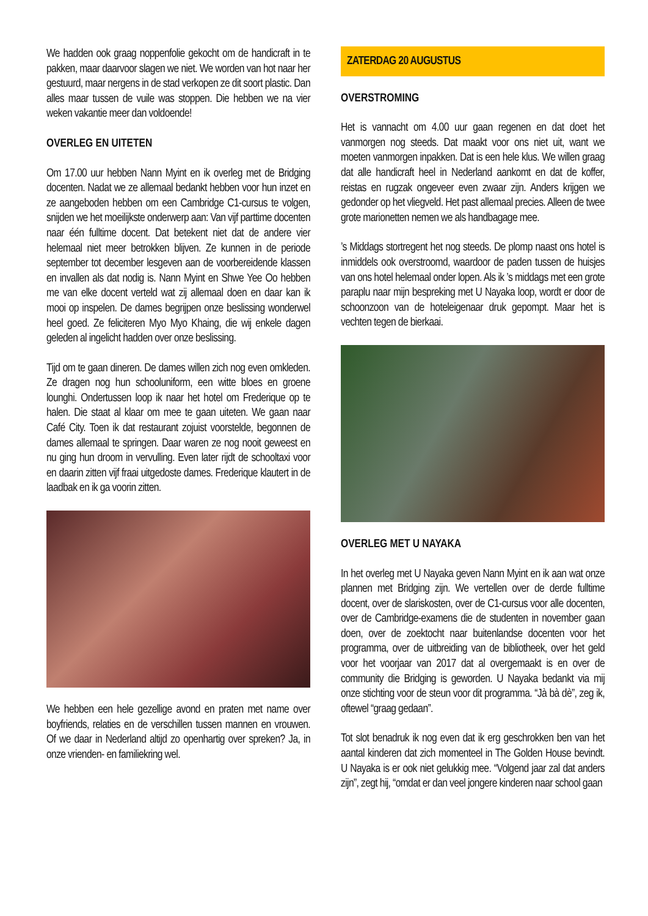We hadden ook graag noppenfolie gekocht om de handicraft in te pakken, maar daarvoor slagen we niet. We worden van hot naar her gestuurd, maar nergens in de stad verkopen ze dit soort plastic. Dan alles maar tussen de vuile was stoppen. Die hebben we na vier weken vakantie meer dan voldoende!
OVERLEG EN UITETEN
Om 17.00 uur hebben Nann Myint en ik overleg met de Bridging docenten. Nadat we ze allemaal bedankt hebben voor hun inzet en ze aangeboden hebben om een Cambridge C1-cursus te volgen, snijden we het moeilijkste onderwerp aan: Van vijf parttime docenten naar één fulltime docent. Dat betekent niet dat de andere vier helemaal niet meer betrokken blijven. Ze kunnen in de periode september tot december lesgeven aan de voorbereidende klassen en invallen als dat nodig is. Nann Myint en Shwe Yee Oo hebben me van elke docent verteld wat zij allemaal doen en daar kan ik mooi op inspelen. De dames begrijpen onze beslissing wonderwel heel goed. Ze feliciteren Myo Myo Khaing, die wij enkele dagen geleden al ingelicht hadden over onze beslissing.
Tijd om te gaan dineren. De dames willen zich nog even omkleden. Ze dragen nog hun schooluniform, een witte bloes en groene lounghi. Ondertussen loop ik naar het hotel om Frederique op te halen. Die staat al klaar om mee te gaan uiteten. We gaan naar Café City. Toen ik dat restaurant zojuist voorstelde, begonnen de dames allemaal te springen. Daar waren ze nog nooit geweest en nu ging hun droom in vervulling. Even later rijdt de schooltaxi voor en daarin zitten vijf fraai uitgedoste dames. Frederique klautert in de laadbak en ik ga voorin zitten.
We hebben een hele gezellige avond en praten met name over boyfriends, relaties en de verschillen tussen mannen en vrouwen. Of we daar in Nederland altijd zo openhartig over spreken? Ja, in onze vrienden- en familiekring wel.
ZATERDAG 20 AUGUSTUS
OVERSTROMING
Het is vannacht om 4.00 uur gaan regenen en dat doet het vanmorgen nog steeds. Dat maakt voor ons niet uit, want we moeten vanmorgen inpakken. Dat is een hele klus. We willen graag dat alle handicraft heel in Nederland aankomt en dat de koffer, reistas en rugzak ongeveer even zwaar zijn. Anders krijgen we gedonder op het vliegveld. Het past allemaal precies. Alleen de twee grote marionetten nemen we als handbagage mee.
’s Middags stortregent het nog steeds. De plomp naast ons hotel is inmiddels ook overstroomd, waardoor de paden tussen de huisjes van ons hotel helemaal onder lopen. Als ik ’s middags met een grote paraplu naar mijn bespreking met U Nayaka loop, wordt er door de schoonzoon van de hoteleigenaar druk gepompt. Maar het is vechten tegen de bierkaai.
OVERLEG MET U NAYAKA
In het overleg met U Nayaka geven Nann Myint en ik aan wat onze plannen met Bridging zijn. We vertellen over de derde fulltime docent, over de slariskosten, over de C1-cursus voor alle docenten, over de Cambridge-examens die de studenten in november gaan doen, over de zoektocht naar buitenlandse docenten voor het programma, over de uitbreiding van de bibliotheek, over het geld voor het voorjaar van 2017 dat al overgemaakt is en over de community die Bridging is geworden. U Nayaka bedankt via mij onze stichting voor de steun voor dit programma. “Jà bà dè”, zeg ik, oftewel “graag gedaan”.
Tot slot benadruk ik nog even dat ik erg geschrokken ben van het aantal kinderen dat zich momenteel in The Golden House bevindt. U Nayaka is er ook niet gelukkig mee. “Volgend jaar zal dat anders zijn”, zegt hij, “omdat er dan veel jongere kinderen naar school gaan